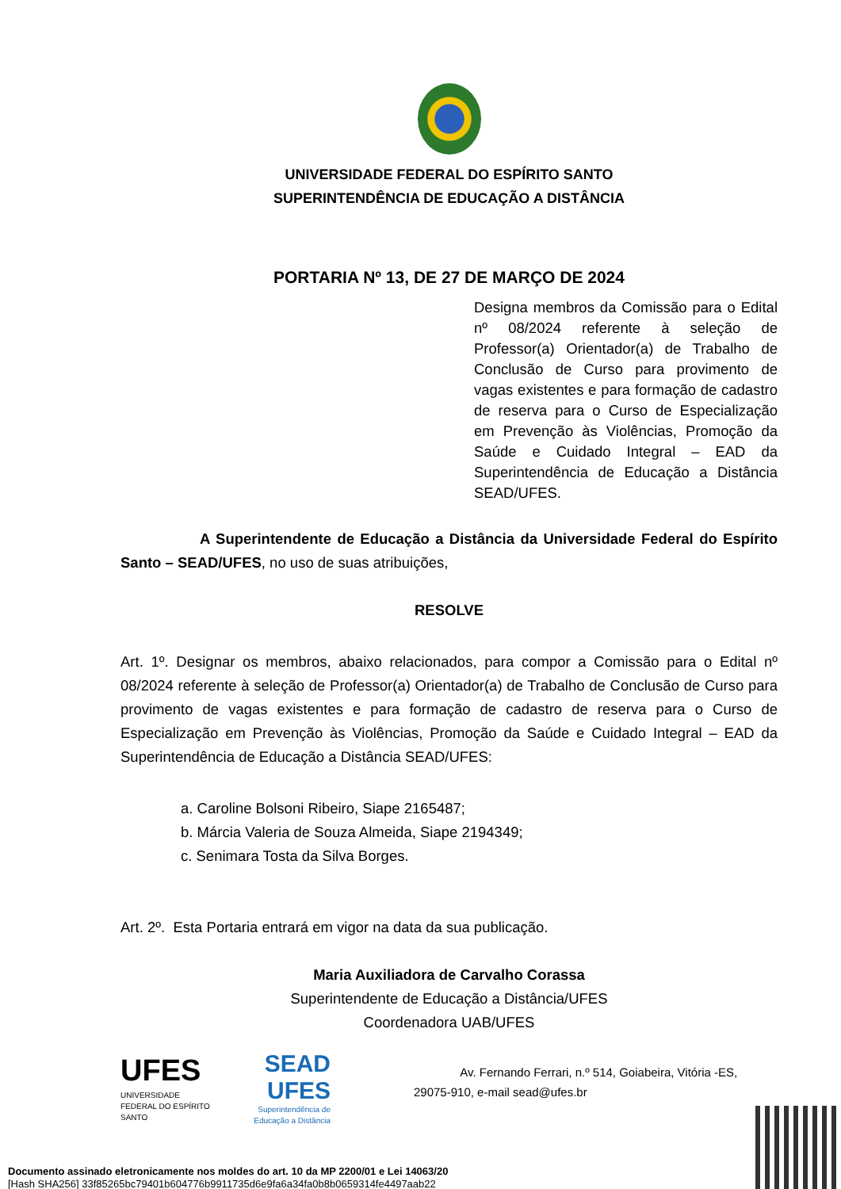UNIVERSIDADE FEDERAL DO ESPÍRITO SANTO
SUPERINTENDÊNCIA DE EDUCAÇÃO A DISTÂNCIA
PORTARIA Nº 13, DE 27 DE MARÇO DE 2024
Designa membros da Comissão para o Edital nº 08/2024 referente à seleção de Professor(a) Orientador(a) de Trabalho de Conclusão de Curso para provimento de vagas existentes e para formação de cadastro de reserva para o Curso de Especialização em Prevenção às Violências, Promoção da Saúde e Cuidado Integral – EAD da Superintendência de Educação a Distância SEAD/UFES.
A Superintendente de Educação a Distância da Universidade Federal do Espírito Santo – SEAD/UFES, no uso de suas atribuições,
RESOLVE
Art. 1º. Designar os membros, abaixo relacionados, para compor a Comissão para o Edital nº 08/2024 referente à seleção de Professor(a) Orientador(a) de Trabalho de Conclusão de Curso para provimento de vagas existentes e para formação de cadastro de reserva para o Curso de Especialização em Prevenção às Violências, Promoção da Saúde e Cuidado Integral – EAD da Superintendência de Educação a Distância SEAD/UFES:
a. Caroline Bolsoni Ribeiro, Siape 2165487;
b. Márcia Valeria de Souza Almeida, Siape 2194349;
c. Senimara Tosta da Silva Borges.
Art. 2º. Esta Portaria entrará em vigor na data da sua publicação.
Maria Auxiliadora de Carvalho Corassa
Superintendente de Educação a Distância/UFES
Coordenadora UAB/UFES
UFES
UNIVERSIDADE FEDERAL DO ESPÍRITO SANTO
SEAD
UFES
Superintendência de Educação a Distância
Av. Fernando Ferrari, n.º 514, Goiabeira, Vitória -ES,
29075-910, e-mail sead@ufes.br
Documento assinado eletronicamente nos moldes do art. 10 da MP 2200/01 e Lei 14063/20
[Hash SHA256] 33f85265bc79401b604776b9911735d6e9fa6a34fa0b8b0659314fe4497aab22